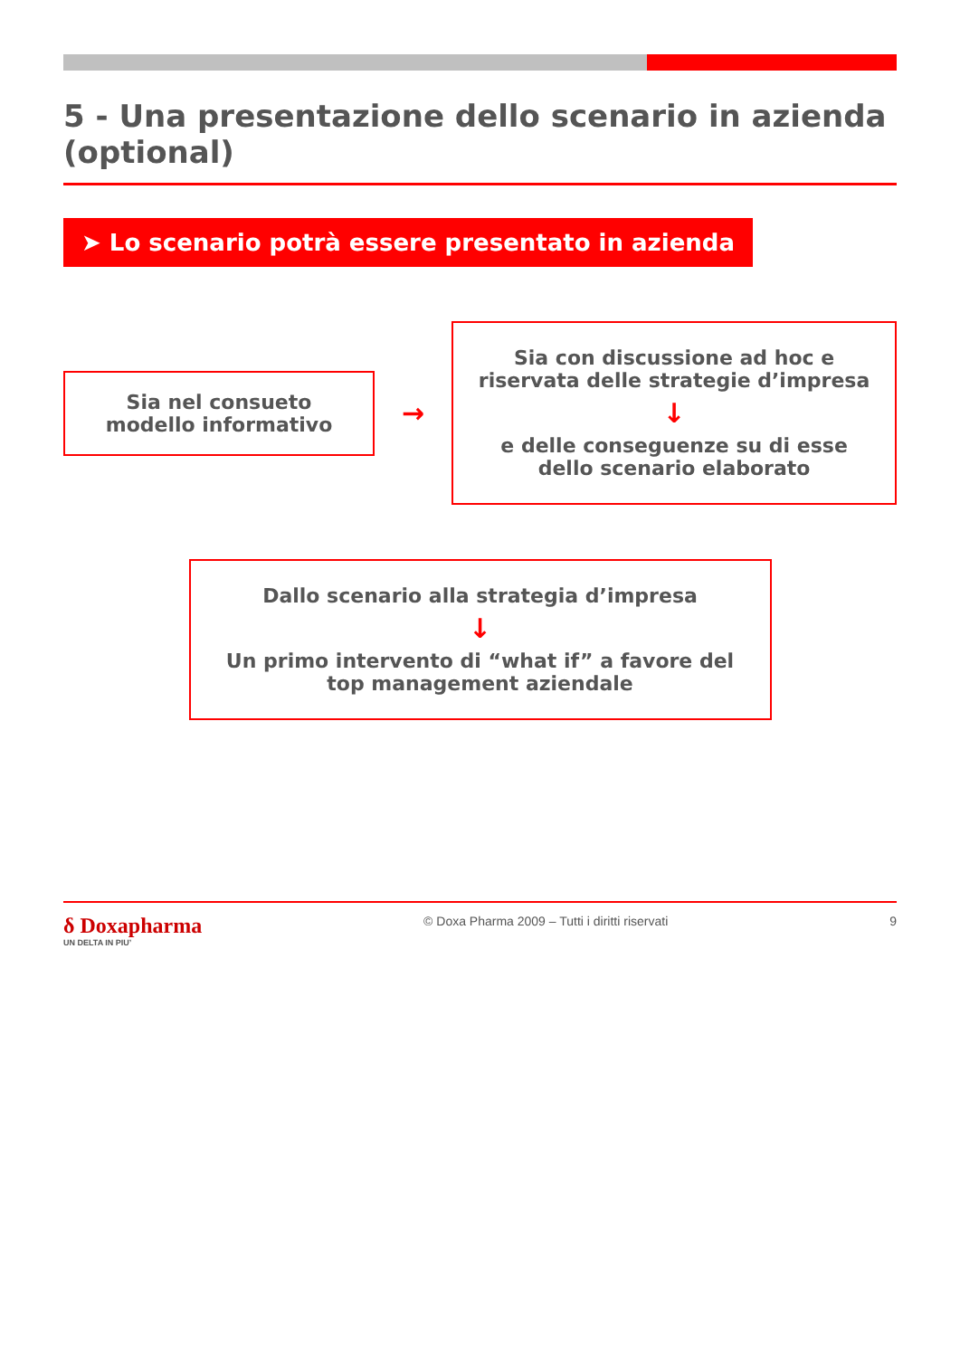5 - Una presentazione dello scenario in azienda (optional)
➤ Lo scenario potrà essere presentato in azienda
Sia nel consueto modello informativo
→
Sia con discussione ad hoc e riservata delle strategie d’impresa
↓
e delle conseguenze su di esse dello scenario elaborato
Dallo scenario alla strategia d’impresa
↓
Un primo intervento di “what if” a favore del top management aziendale
δ Doxapharma
UN DELTA IN PIU’
© Doxa Pharma 2009 – Tutti i diritti riservati
9